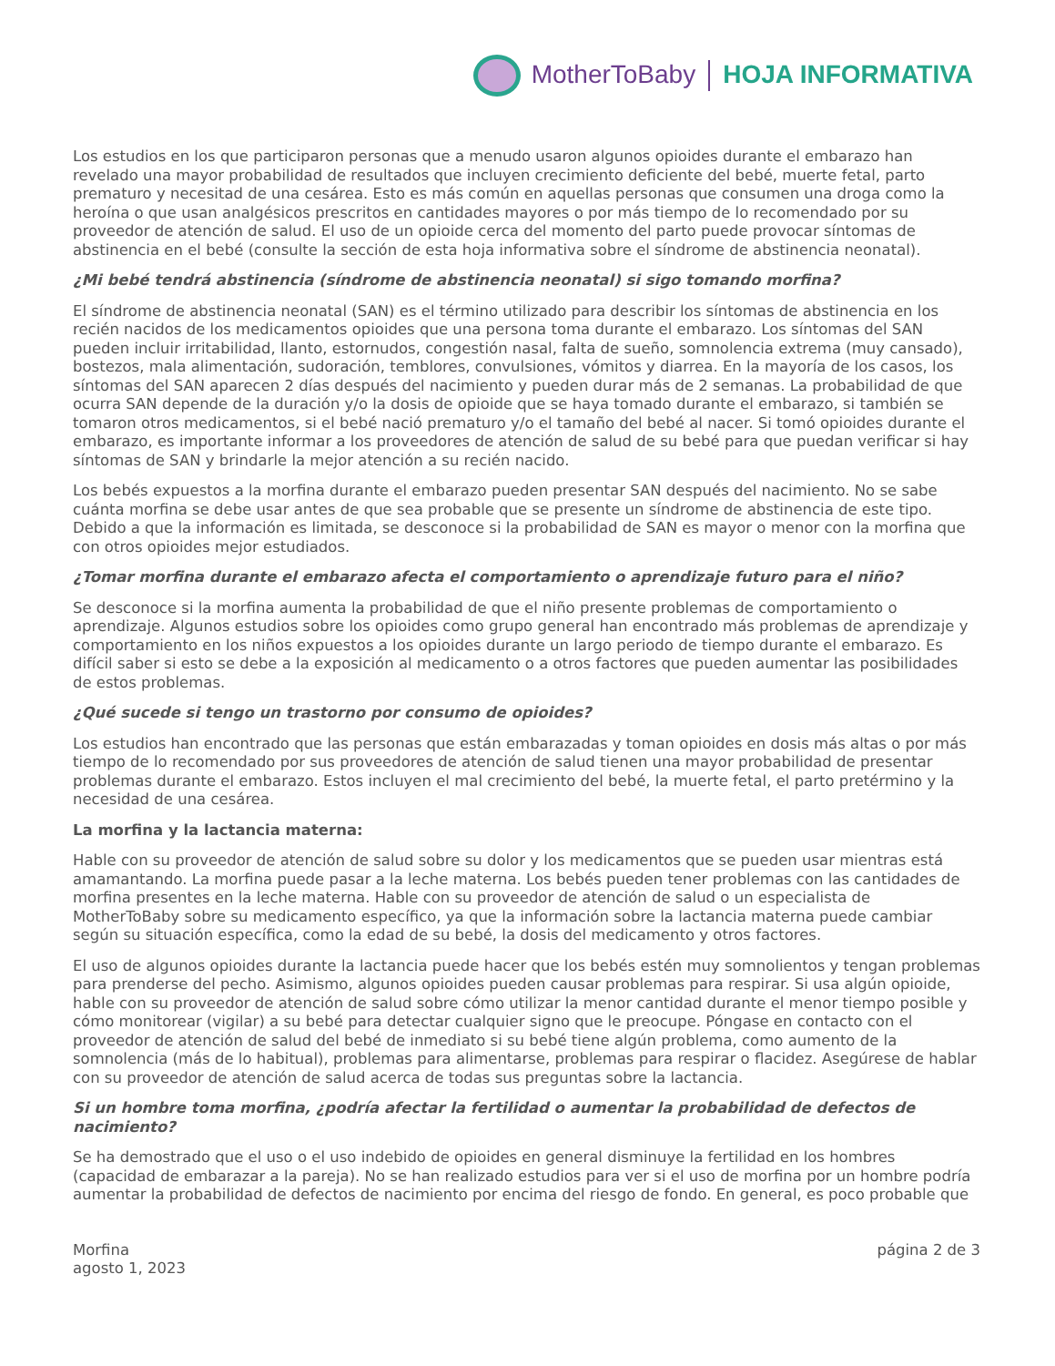MotherToBaby HOJA INFORMATIVA
Los estudios en los que participaron personas que a menudo usaron algunos opioides durante el embarazo han revelado una mayor probabilidad de resultados que incluyen crecimiento deficiente del bebé, muerte fetal, parto prematuro y necesitad de una cesárea. Esto es más común en aquellas personas que consumen una droga como la heroína o que usan analgésicos prescritos en cantidades mayores o por más tiempo de lo recomendado por su proveedor de atención de salud. El uso de un opioide cerca del momento del parto puede provocar síntomas de abstinencia en el bebé (consulte la sección de esta hoja informativa sobre el síndrome de abstinencia neonatal).
¿Mi bebé tendrá abstinencia (síndrome de abstinencia neonatal) si sigo tomando morfina?
El síndrome de abstinencia neonatal (SAN) es el término utilizado para describir los síntomas de abstinencia en los recién nacidos de los medicamentos opioides que una persona toma durante el embarazo. Los síntomas del SAN pueden incluir irritabilidad, llanto, estornudos, congestión nasal, falta de sueño, somnolencia extrema (muy cansado), bostezos, mala alimentación, sudoración, temblores, convulsiones, vómitos y diarrea. En la mayoría de los casos, los síntomas del SAN aparecen 2 días después del nacimiento y pueden durar más de 2 semanas. La probabilidad de que ocurra SAN depende de la duración y/o la dosis de opioide que se haya tomado durante el embarazo, si también se tomaron otros medicamentos, si el bebé nació prematuro y/o el tamaño del bebé al nacer. Si tomó opioides durante el embarazo, es importante informar a los proveedores de atención de salud de su bebé para que puedan verificar si hay síntomas de SAN y brindarle la mejor atención a su recién nacido.
Los bebés expuestos a la morfina durante el embarazo pueden presentar SAN después del nacimiento. No se sabe cuánta morfina se debe usar antes de que sea probable que se presente un síndrome de abstinencia de este tipo. Debido a que la información es limitada, se desconoce si la probabilidad de SAN es mayor o menor con la morfina que con otros opioides mejor estudiados.
¿Tomar morfina durante el embarazo afecta el comportamiento o aprendizaje futuro para el niño?
Se desconoce si la morfina aumenta la probabilidad de que el niño presente problemas de comportamiento o aprendizaje. Algunos estudios sobre los opioides como grupo general han encontrado más problemas de aprendizaje y comportamiento en los niños expuestos a los opioides durante un largo periodo de tiempo durante el embarazo. Es difícil saber si esto se debe a la exposición al medicamento o a otros factores que pueden aumentar las posibilidades de estos problemas.
¿Qué sucede si tengo un trastorno por consumo de opioides?
Los estudios han encontrado que las personas que están embarazadas y toman opioides en dosis más altas o por más tiempo de lo recomendado por sus proveedores de atención de salud tienen una mayor probabilidad de presentar problemas durante el embarazo. Estos incluyen el mal crecimiento del bebé, la muerte fetal, el parto pretérmino y la necesidad de una cesárea.
La morfina y la lactancia materna:
Hable con su proveedor de atención de salud sobre su dolor y los medicamentos que se pueden usar mientras está amamantando. La morfina puede pasar a la leche materna. Los bebés pueden tener problemas con las cantidades de morfina presentes en la leche materna. Hable con su proveedor de atención de salud o un especialista de MotherToBaby sobre su medicamento específico, ya que la información sobre la lactancia materna puede cambiar según su situación específica, como la edad de su bebé, la dosis del medicamento y otros factores.
El uso de algunos opioides durante la lactancia puede hacer que los bebés estén muy somnolientos y tengan problemas para prenderse del pecho. Asimismo, algunos opioides pueden causar problemas para respirar. Si usa algún opioide, hable con su proveedor de atención de salud sobre cómo utilizar la menor cantidad durante el menor tiempo posible y cómo monitorear (vigilar) a su bebé para detectar cualquier signo que le preocupe. Póngase en contacto con el proveedor de atención de salud del bebé de inmediato si su bebé tiene algún problema, como aumento de la somnolencia (más de lo habitual), problemas para alimentarse, problemas para respirar o flacidez. Asegúrese de hablar con su proveedor de atención de salud acerca de todas sus preguntas sobre la lactancia.
Si un hombre toma morfina, ¿podría afectar la fertilidad o aumentar la probabilidad de defectos de nacimiento?
Se ha demostrado que el uso o el uso indebido de opioides en general disminuye la fertilidad en los hombres (capacidad de embarazar a la pareja). No se han realizado estudios para ver si el uso de morfina por un hombre podría aumentar la probabilidad de defectos de nacimiento por encima del riesgo de fondo. En general, es poco probable que
Morfina
agosto 1, 2023
página 2 de 3